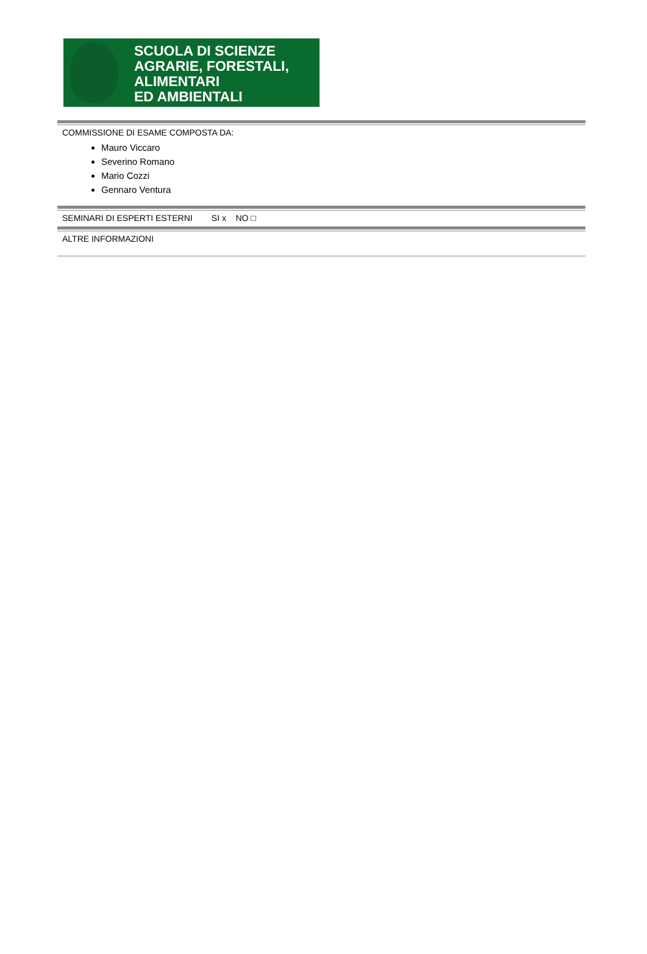SCUOLA DI SCIENZE
AGRARIE, FORESTALI,
ALIMENTARI
ED AMBIENTALI
COMMISSIONE DI ESAME COMPOSTA DA:
Mauro Viccaro
Severino Romano
Mario Cozzi
Gennaro Ventura
SEMINARI DI ESPERTI ESTERNI SI x NO □
ALTRE INFORMAZIONI